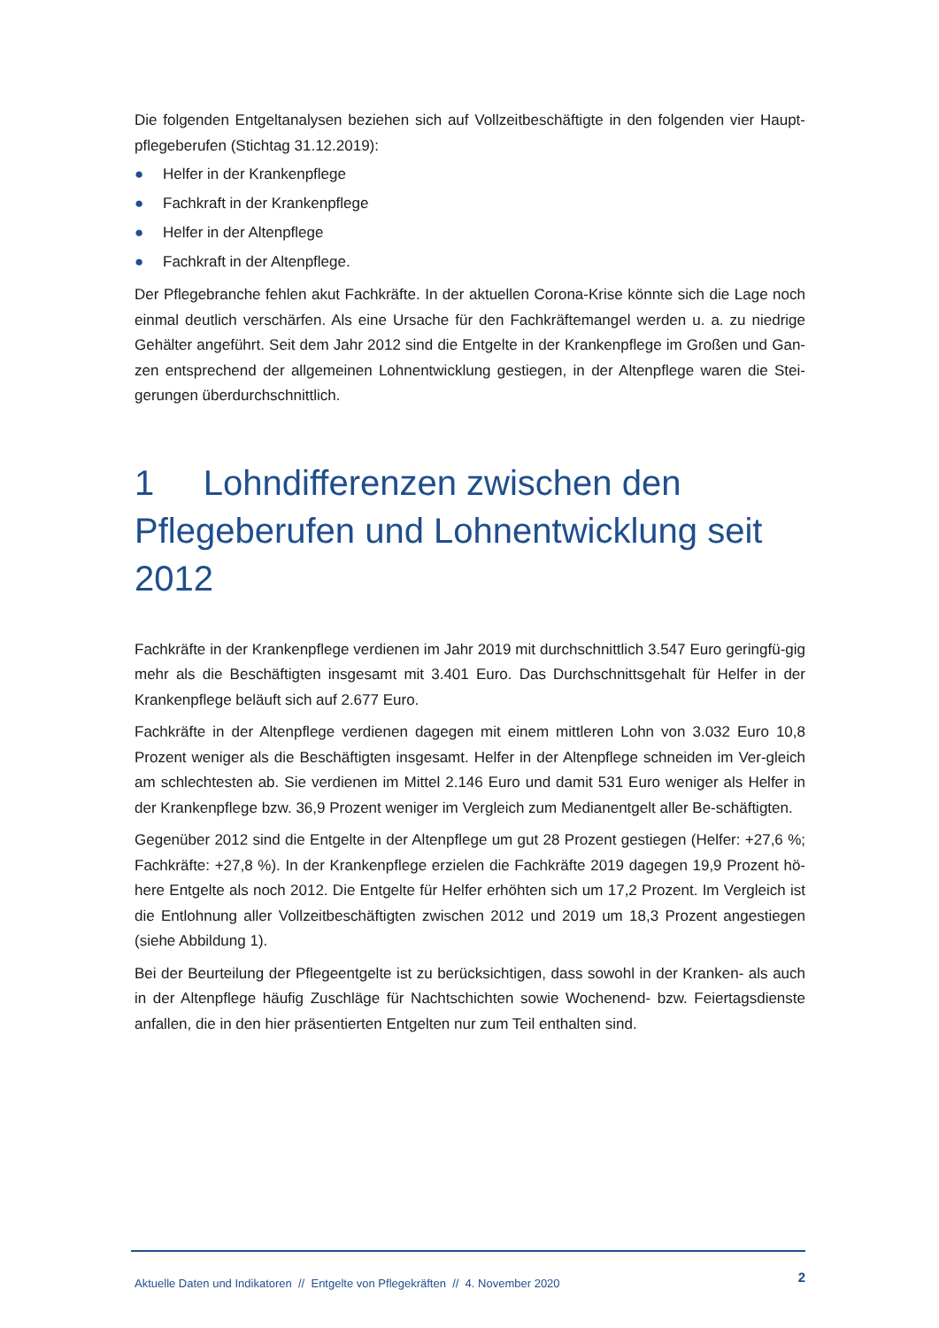Die folgenden Entgeltanalysen beziehen sich auf Vollzeitbeschäftigte in den folgenden vier Haupt-pflegeberufen (Stichtag 31.12.2019):
● Helfer in der Krankenpflege
● Fachkraft in der Krankenpflege
● Helfer in der Altenpflege
● Fachkraft in der Altenpflege.
Der Pflegebranche fehlen akut Fachkräfte. In der aktuellen Corona-Krise könnte sich die Lage noch einmal deutlich verschärfen. Als eine Ursache für den Fachkräftemangel werden u. a. zu niedrige Gehälter angeführt. Seit dem Jahr 2012 sind die Entgelte in der Krankenpflege im Großen und Gan-zen entsprechend der allgemeinen Lohnentwicklung gestiegen, in der Altenpflege waren die Stei-gerungen überdurchschnittlich.
1 Lohndifferenzen zwischen den Pflegeberufen und Lohnentwicklung seit 2012
Fachkräfte in der Krankenpflege verdienen im Jahr 2019 mit durchschnittlich 3.547 Euro geringfü-gig mehr als die Beschäftigten insgesamt mit 3.401 Euro. Das Durchschnittsgehalt für Helfer in der Krankenpflege beläuft sich auf 2.677 Euro.
Fachkräfte in der Altenpflege verdienen dagegen mit einem mittleren Lohn von 3.032 Euro 10,8 Prozent weniger als die Beschäftigten insgesamt. Helfer in der Altenpflege schneiden im Ver-gleich am schlechtesten ab. Sie verdienen im Mittel 2.146 Euro und damit 531 Euro weniger als Helfer in der Krankenpflege bzw. 36,9 Prozent weniger im Vergleich zum Medianentgelt aller Be-schäftigten.
Gegenüber 2012 sind die Entgelte in der Altenpflege um gut 28 Prozent gestiegen (Helfer: +27,6 %; Fachkräfte: +27,8 %). In der Krankenpflege erzielen die Fachkräfte 2019 dagegen 19,9 Prozent hö-here Entgelte als noch 2012. Die Entgelte für Helfer erhöhten sich um 17,2 Prozent. Im Vergleich ist die Entlohnung aller Vollzeitbeschäftigten zwischen 2012 und 2019 um 18,3 Prozent angestiegen (siehe Abbildung 1).
Bei der Beurteilung der Pflegeentgelte ist zu berücksichtigen, dass sowohl in der Kranken- als auch in der Altenpflege häufig Zuschläge für Nachtschichten sowie Wochenend- bzw. Feiertagsdienste anfallen, die in den hier präsentierten Entgelten nur zum Teil enthalten sind.
Aktuelle Daten und Indikatoren // Entgelte von Pflegekräften // 4. November 2020 2